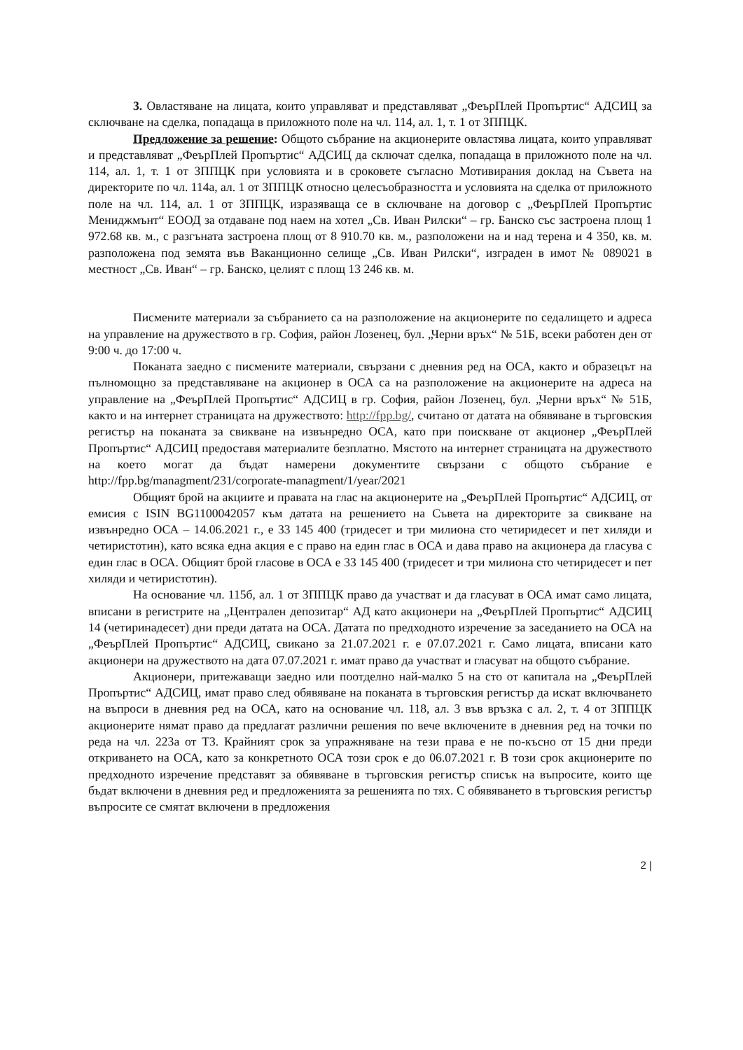3. Овластяване на лицата, които управляват и представляват „ФеърПлей Пропъртис“ АДСИЦ за сключване на сделка, попадаща в приложното поле на чл. 114, ал. 1, т. 1 от ЗППЦК.
Предложение за решение: Общото събрание на акционерите овластява лицата, които управляват и представляват „ФеърПлей Пропъртис“ АДСИЦ да сключат сделка, попадаща в приложното поле на чл. 114, ал. 1, т. 1 от ЗППЦК при условията и в сроковете съгласно Мотивирания доклад на Съвета на директорите по чл. 114а, ал. 1 от ЗППЦК относно целесъобразността и условията на сделка от приложното поле на чл. 114, ал. 1 от ЗППЦК, изразяваща се в сключване на договор с „ФеърПлей Пропъртис Мениджмънт“ ЕООД за отдаване под наем на хотел „Св. Иван Рилски“ – гр. Банско със застроена площ 1 972.68 кв. м., с разгъната застроена площ от 8 910.70 кв. м., разположени на и над терена и 4 350, кв. м. разположена под земята във Ваканционно селище „Св. Иван Рилски“, изграден в имот № 089021 в местност „Св. Иван“ – гр. Банско, целият с площ 13 246 кв. м.
Писмените материали за събранието са на разположение на акционерите по седалището и адреса на управление на дружеството в гр. София, район Лозенец, бул. „Черни връх“ № 51Б, всеки работен ден от 9:00 ч. до 17:00 ч.
Поканата заедно с писмените материали, свързани с дневния ред на ОСА, както и образецът на пълномощно за представляване на акционер в ОСА са на разположение на акционерите на адреса на управление на „ФеърПлей Пропъртис“ АДСИЦ в гр. София, район Лозенец, бул. „Черни връх“ № 51Б, както и на интернет страницата на дружеството: http://fpp.bg/, считано от датата на обявяване в търговския регистър на поканата за свикване на извънредно ОСА, като при поискване от акционер „ФеърПлей Пропъртис“ АДСИЦ предоставя материалите безплатно. Мястото на интернет страницата на дружеството на което могат да бъдат намерени документите свързани с общото събрание е http://fpp.bg/managment/231/corporate-managment/1/year/2021
Общият брой на акциите и правата на глас на акционерите на „ФеърПлей Пропъртис“ АДСИЦ, от емисия с ISIN BG1100042057 към датата на решението на Съвета на директорите за свикване на извънредно ОСА – 14.06.2021 г., е 33 145 400 (тридесет и три милиона сто четиридесет и пет хиляди и четиристотин), като всяка една акция е с право на един глас в ОСА и дава право на акционера да гласува с един глас в ОСА. Общият брой гласове в ОСА е 33 145 400 (тридесет и три милиона сто четиридесет и пет хиляди и четиристотин).
На основание чл. 115б, ал. 1 от ЗППЦК право да участват и да гласуват в ОСА имат само лицата, вписани в регистрите на „Централен депозитар“ АД като акционери на „ФеърПлей Пропъртис“ АДСИЦ 14 (четиринадесет) дни преди датата на ОСА. Датата по предходното изречение за заседанието на ОСА на „ФеърПлей Пропъртис“ АДСИЦ, свикано за 21.07.2021 г. е 07.07.2021 г. Само лицата, вписани като акционери на дружеството на дата 07.07.2021 г. имат право да участват и гласуват на общото събрание.
Акционери, притежаващи заедно или поотделно най-малко 5 на сто от капитала на „ФеърПлей Пропъртис“ АДСИЦ, имат право след обявяване на поканата в търговския регистър да искат включването на въпроси в дневния ред на ОСА, като на основание чл. 118, ал. 3 във връзка с ал. 2, т. 4 от ЗППЦК акционерите нямат право да предлагат различни решения по вече включените в дневния ред на точки по реда на чл. 223а от ТЗ. Крайният срок за упражняване на тези права е не по-късно от 15 дни преди откриването на ОСА, като за конкретното ОСА този срок е до 06.07.2021 г. В този срок акционерите по предходното изречение представят за обявяване в търговския регистър списък на въпросите, които ще бъдат включени в дневния ред и предложенията за решенията по тях. С обявяването в търговския регистър въпросите се смятат включени в предложения
2 |